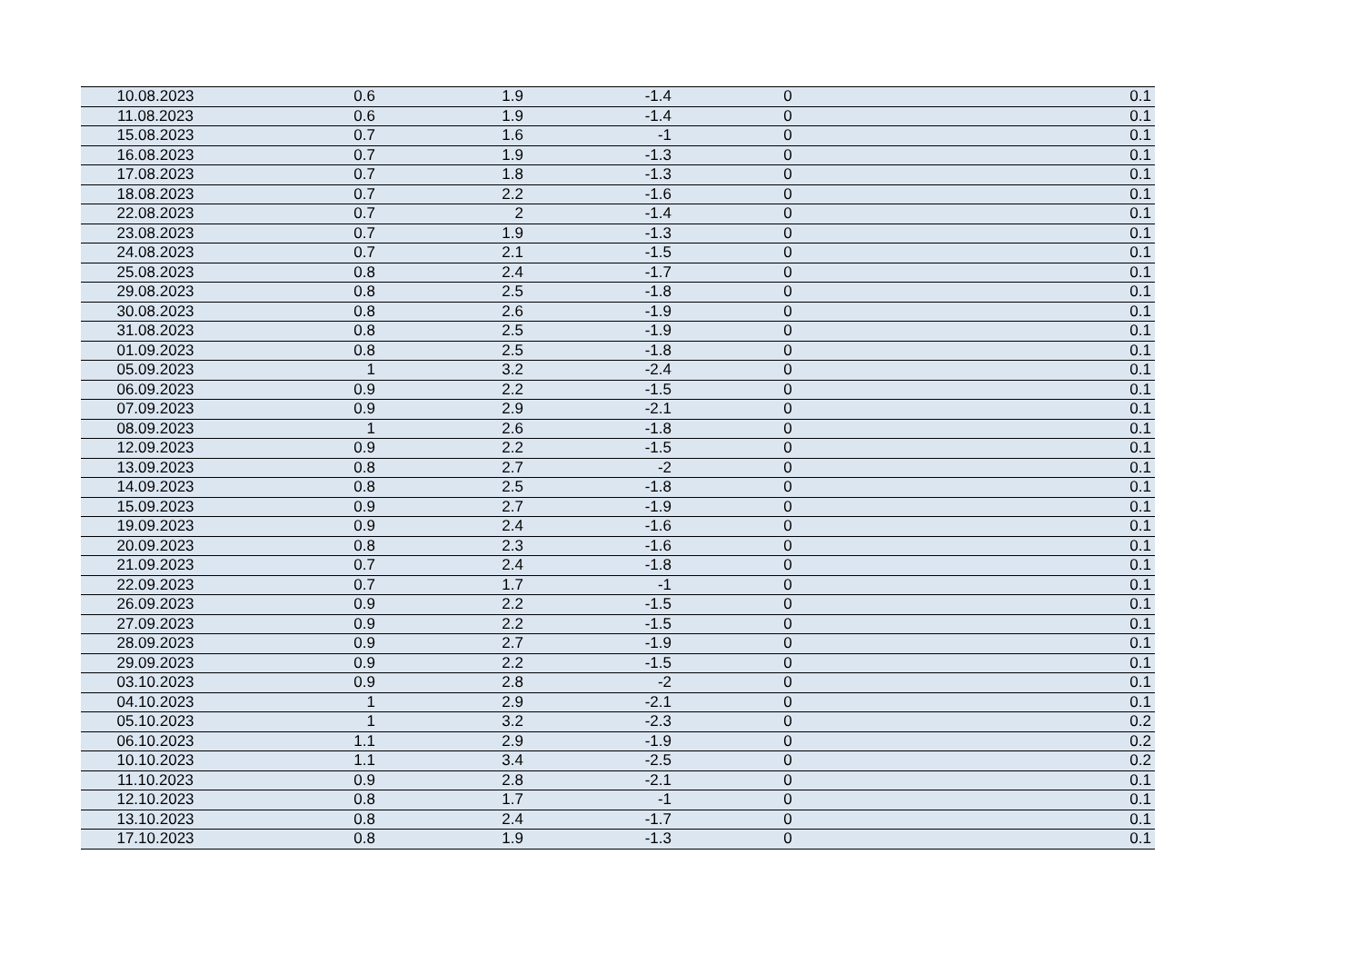| 10.08.2023 | 0.6 | 1.9 | -1.4 | 0 | 0.1 |
| 11.08.2023 | 0.6 | 1.9 | -1.4 | 0 | 0.1 |
| 15.08.2023 | 0.7 | 1.6 | -1 | 0 | 0.1 |
| 16.08.2023 | 0.7 | 1.9 | -1.3 | 0 | 0.1 |
| 17.08.2023 | 0.7 | 1.8 | -1.3 | 0 | 0.1 |
| 18.08.2023 | 0.7 | 2.2 | -1.6 | 0 | 0.1 |
| 22.08.2023 | 0.7 | 2 | -1.4 | 0 | 0.1 |
| 23.08.2023 | 0.7 | 1.9 | -1.3 | 0 | 0.1 |
| 24.08.2023 | 0.7 | 2.1 | -1.5 | 0 | 0.1 |
| 25.08.2023 | 0.8 | 2.4 | -1.7 | 0 | 0.1 |
| 29.08.2023 | 0.8 | 2.5 | -1.8 | 0 | 0.1 |
| 30.08.2023 | 0.8 | 2.6 | -1.9 | 0 | 0.1 |
| 31.08.2023 | 0.8 | 2.5 | -1.9 | 0 | 0.1 |
| 01.09.2023 | 0.8 | 2.5 | -1.8 | 0 | 0.1 |
| 05.09.2023 | 1 | 3.2 | -2.4 | 0 | 0.1 |
| 06.09.2023 | 0.9 | 2.2 | -1.5 | 0 | 0.1 |
| 07.09.2023 | 0.9 | 2.9 | -2.1 | 0 | 0.1 |
| 08.09.2023 | 1 | 2.6 | -1.8 | 0 | 0.1 |
| 12.09.2023 | 0.9 | 2.2 | -1.5 | 0 | 0.1 |
| 13.09.2023 | 0.8 | 2.7 | -2 | 0 | 0.1 |
| 14.09.2023 | 0.8 | 2.5 | -1.8 | 0 | 0.1 |
| 15.09.2023 | 0.9 | 2.7 | -1.9 | 0 | 0.1 |
| 19.09.2023 | 0.9 | 2.4 | -1.6 | 0 | 0.1 |
| 20.09.2023 | 0.8 | 2.3 | -1.6 | 0 | 0.1 |
| 21.09.2023 | 0.7 | 2.4 | -1.8 | 0 | 0.1 |
| 22.09.2023 | 0.7 | 1.7 | -1 | 0 | 0.1 |
| 26.09.2023 | 0.9 | 2.2 | -1.5 | 0 | 0.1 |
| 27.09.2023 | 0.9 | 2.2 | -1.5 | 0 | 0.1 |
| 28.09.2023 | 0.9 | 2.7 | -1.9 | 0 | 0.1 |
| 29.09.2023 | 0.9 | 2.2 | -1.5 | 0 | 0.1 |
| 03.10.2023 | 0.9 | 2.8 | -2 | 0 | 0.1 |
| 04.10.2023 | 1 | 2.9 | -2.1 | 0 | 0.1 |
| 05.10.2023 | 1 | 3.2 | -2.3 | 0 | 0.2 |
| 06.10.2023 | 1.1 | 2.9 | -1.9 | 0 | 0.2 |
| 10.10.2023 | 1.1 | 3.4 | -2.5 | 0 | 0.2 |
| 11.10.2023 | 0.9 | 2.8 | -2.1 | 0 | 0.1 |
| 12.10.2023 | 0.8 | 1.7 | -1 | 0 | 0.1 |
| 13.10.2023 | 0.8 | 2.4 | -1.7 | 0 | 0.1 |
| 17.10.2023 | 0.8 | 1.9 | -1.3 | 0 | 0.1 |